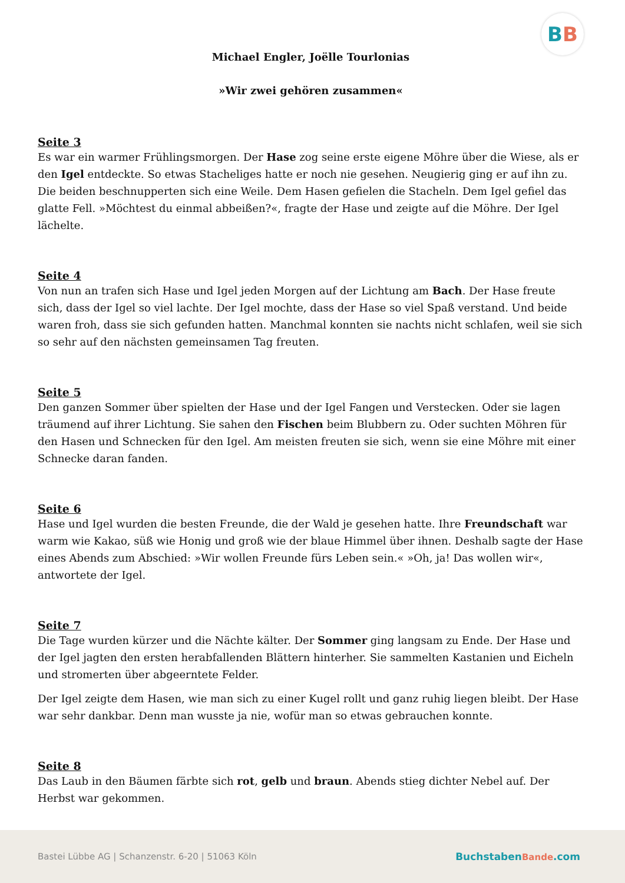BB
Michael Engler, Joëlle Tourlonias
»Wir zwei gehören zusammen«
Seite 3
Es war ein warmer Frühlingsmorgen. Der Hase zog seine erste eigene Möhre über die Wiese, als er den Igel entdeckte. So etwas Stacheliges hatte er noch nie gesehen. Neugierig ging er auf ihn zu. Die beiden beschnupperten sich eine Weile. Dem Hasen gefielen die Stacheln. Dem Igel gefiel das glatte Fell. »Möchtest du einmal abbeißen?«, fragte der Hase und zeigte auf die Möhre. Der Igel lächelte.
Seite 4
Von nun an trafen sich Hase und Igel jeden Morgen auf der Lichtung am Bach. Der Hase freute sich, dass der Igel so viel lachte. Der Igel mochte, dass der Hase so viel Spaß verstand. Und beide waren froh, dass sie sich gefunden hatten. Manchmal konnten sie nachts nicht schlafen, weil sie sich so sehr auf den nächsten gemeinsamen Tag freuten.
Seite 5
Den ganzen Sommer über spielten der Hase und der Igel Fangen und Verstecken. Oder sie lagen träumend auf ihrer Lichtung. Sie sahen den Fischen beim Blubbern zu. Oder suchten Möhren für den Hasen und Schnecken für den Igel. Am meisten freuten sie sich, wenn sie eine Möhre mit einer Schnecke daran fanden.
Seite 6
Hase und Igel wurden die besten Freunde, die der Wald je gesehen hatte. Ihre Freundschaft war warm wie Kakao, süß wie Honig und groß wie der blaue Himmel über ihnen. Deshalb sagte der Hase eines Abends zum Abschied: »Wir wollen Freunde fürs Leben sein.« »Oh, ja! Das wollen wir«, antwortete der Igel.
Seite 7
Die Tage wurden kürzer und die Nächte kälter. Der Sommer ging langsam zu Ende. Der Hase und der Igel jagten den ersten herabfallenden Blättern hinterher. Sie sammelten Kastanien und Eicheln und stromerten über abgeerntete Felder.
Der Igel zeigte dem Hasen, wie man sich zu einer Kugel rollt und ganz ruhig liegen bleibt. Der Hase war sehr dankbar. Denn man wusste ja nie, wofür man so etwas gebrauchen konnte.
Seite 8
Das Laub in den Bäumen färbte sich rot, gelb und braun. Abends stieg dichter Nebel auf. Der Herbst war gekommen.
Bastei Lübbe AG | Schanzenstr. 6-20 | 51063 Köln
BuchstabenBande.com